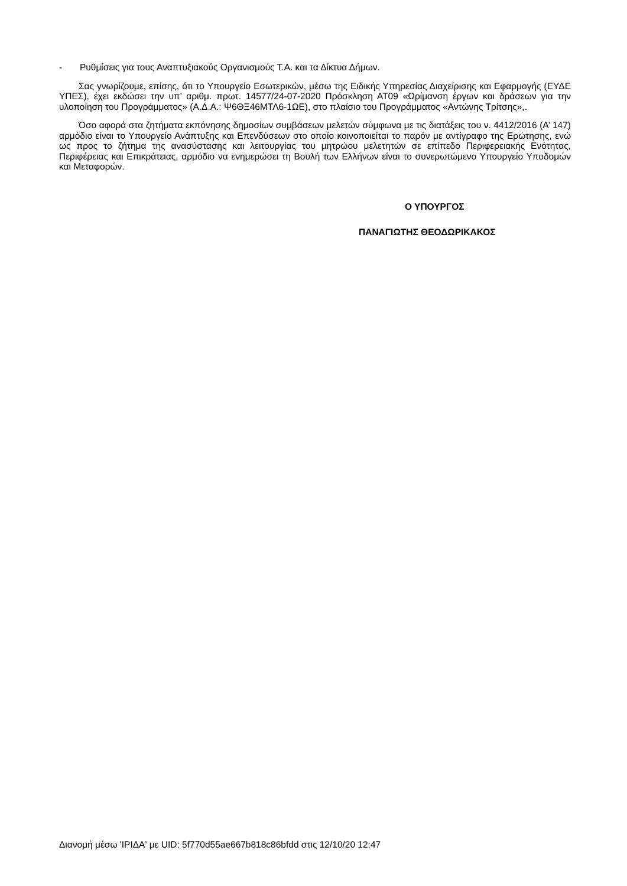- Ρυθμίσεις για τους Αναπτυξιακούς Οργανισμούς Τ.Α. και τα Δίκτυα Δήμων.
Σας γνωρίζουμε, επίσης, ότι το Υπουργείο Εσωτερικών, μέσω της Ειδικής Υπηρεσίας Διαχείρισης και Εφαρμογής (ΕΥΔΕ ΥΠΕΣ), έχει εκδώσει την υπ’ αριθμ. πρωτ. 14577/24-07-2020 Πρόσκληση ΑΤ09 «Ωρίμανση έργων και δράσεων για την υλοποίηση του Προγράμματος» (Α.Δ.Α.: Ψ6ΘΞ46ΜΤΛ6-1ΩΕ), στο πλαίσιο του Προγράμματος «Αντώνης Τρίτσης»,.
Όσο αφορά στα ζητήματα εκπόνησης δημοσίων συμβάσεων μελετών σύμφωνα με τις διατάξεις του ν. 4412/2016 (Α’ 147) αρμόδιο είναι το Υπουργείο Ανάπτυξης και Επενδύσεων στο οποίο κοινοποιείται το παρόν με αντίγραφο της Ερώτησης, ενώ ως προς το ζήτημα της ανασύστασης και λειτουργίας του μητρώου μελετητών σε επίπεδο Περιφερειακής Ενότητας, Περιφέρειας και Επικράτειας, αρμόδιο να ενημερώσει τη Βουλή των Ελλήνων είναι το συνερωτώμενο Υπουργείο Υποδομών και Μεταφορών.
Ο ΥΠΟΥΡΓΟΣ
ΠΑΝΑΓΙΩΤΗΣ ΘΕΟΔΩΡΙΚΑΚΟΣ
Διανομή μέσω 'ΙΡΙΔΑ' με UID: 5f770d55ae667b818c86bfdd στις 12/10/20 12:47